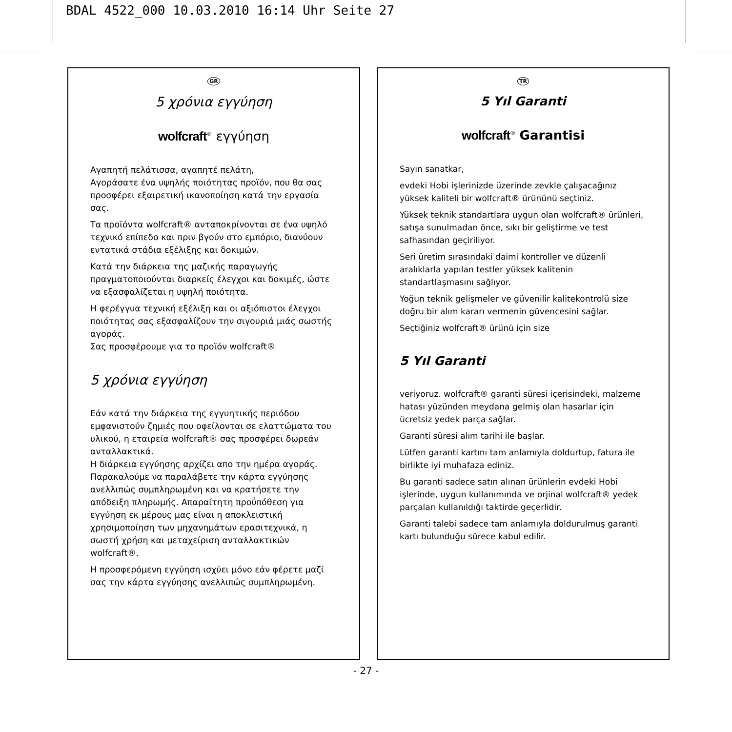BDAL 4522_000 10.03.2010 16:14 Uhr Seite 27
GR
5 χρόνια εγγύηση
wolfcraft<sup>®</sup> εγγύηση
Αγαπητή πελάτισσα, αγαπητέ πελάτη,
Αγοράσατε ένα υψηλής ποιότητας προϊόν, που θα σας προσφέρει εξαιρετική ικανοποίηση κατά την εργασία σας.
Τα προϊόντα wolfcraft® ανταποκρίνονται σε ένα υψηλό τεχνικό επίπεδο και πριν βγούν στο εμπόριο, διανύουν εντατικά στάδια εξέλιξης και δοκιμών.
Κατά την διάρκεια της μαζικής παραγωγής πραγματοποιούνται διαρκείς έλεγχοι και δοκιμές, ώστε να εξασφαλίζεται η υψηλή ποιότητα.
Η φερέγγυα τεχνική εξέλιξη και οι αξιόπιστοι έλεγχοι ποιότητας σας εξασφαλίζουν την σιγουριά μιάς σωστής αγοράς.
Σας προσφέρουμε για το προϊόν wolfcraft®
5 χρόνια εγγύηση
Εάν κατά την διάρκεια της εγγυητικής περιόδου εμφανιστούν ζημιές που οφείλονται σε ελαττώματα του υλικού, η εταιρεία wolfcraft® σας προσφέρει δωρεάν ανταλλακτικά.
Η διάρκεια εγγύησης αρχίζει απο την ημέρα αγοράς. Παρακαλούμε να παραλάβετε την κάρτα εγγύησης ανελλιπώς συμπληρωμένη και να κρατήσετε την απόδειξη πληρωμής. Απαραίτητη προΰπόθεση για εγγύηση εκ μέρους μας είναι η αποκλειστική χρησιμοποίηση των μηχανημάτων ερασιτεχνικά, η σωστή χρήση και μεταχείριση ανταλλακτικών wolfcraft®.
Η προσφερόμενη εγγύηση ισχύει μόνο εάν φέρετε μαζί σας την κάρτα εγγύησης ανελλιπώς συμπληρωμένη.
TR
5 Yıl Garanti
wolfcraft<sup>®</sup> Garantisi
Sayın sanatkar,
evdeki Hobi işlerinizde üzerinde zevkle çalışacağınız yüksek kaliteli bir wolfcraft® ürününü seçtiniz.
Yüksek teknik standartlara uygun olan wolfcraft® ürünleri, satışa sunulmadan önce, sıkı bir geliştirme ve test safhasından geçiriliyor.
Seri üretim sırasındaki daimi kontroller ve düzenli aralıklarla yapılan testler yüksek kalitenin standartlaşmasını sağlıyor.
Yoğun teknik gelişmeler ve güvenilir kalitekontrolü size doğru bir alım kararı vermenin güvencesini sağlar.
Seçtiğiniz wolfcraft® ürünü için size
5 Yıl Garanti
veriyoruz. wolfcraft® garanti süresi içerisindeki, malzeme hatası yüzünden meydana gelmiş olan hasarlar için ücretsiz yedek parça sağlar.
Garanti süresi alım tarihi ile başlar.
Lütfen garanti kartını tam anlamıyla doldurtup, fatura ile birlikte iyi muhafaza ediniz.
Bu garanti sadece satın alınan ürünlerin evdeki Hobi işlerinde, uygun kullanımında ve orjinal wolfcraft® yedek parçaları kullanıldığı taktirde geçerlidir.
Garanti talebi sadece tam anlamıyla doldurulmuş garanti kartı bulunduğu sürece kabul edilir.
- 27 -